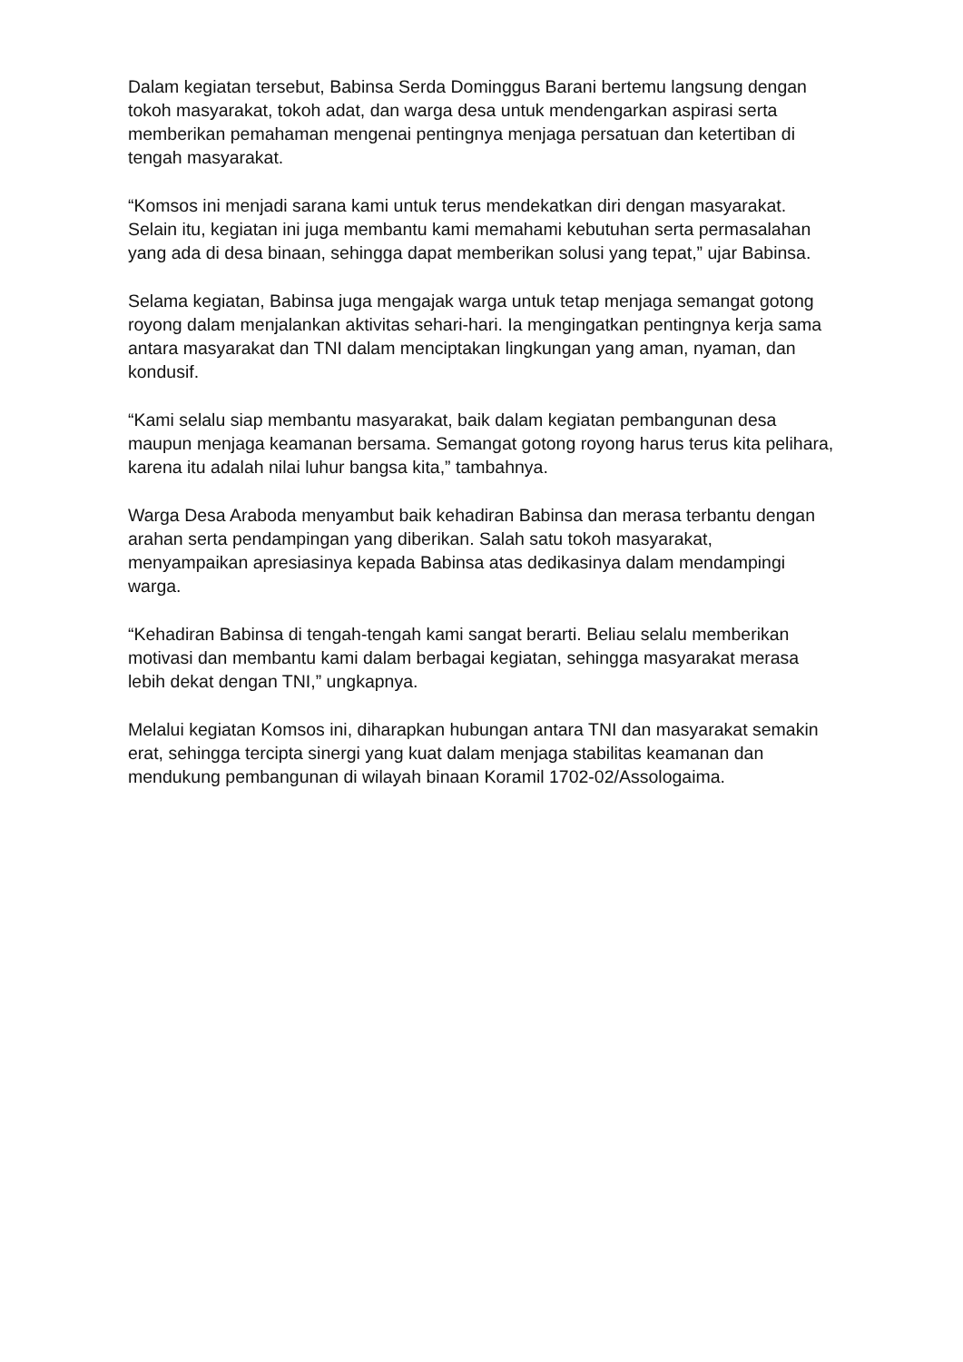Dalam kegiatan tersebut, Babinsa Serda Dominggus Barani bertemu langsung dengan tokoh masyarakat, tokoh adat, dan warga desa untuk mendengarkan aspirasi serta memberikan pemahaman mengenai pentingnya menjaga persatuan dan ketertiban di tengah masyarakat.
“Komsos ini menjadi sarana kami untuk terus mendekatkan diri dengan masyarakat. Selain itu, kegiatan ini juga membantu kami memahami kebutuhan serta permasalahan yang ada di desa binaan, sehingga dapat memberikan solusi yang tepat,” ujar Babinsa.
Selama kegiatan, Babinsa juga mengajak warga untuk tetap menjaga semangat gotong royong dalam menjalankan aktivitas sehari-hari. Ia mengingatkan pentingnya kerja sama antara masyarakat dan TNI dalam menciptakan lingkungan yang aman, nyaman, dan kondusif.
“Kami selalu siap membantu masyarakat, baik dalam kegiatan pembangunan desa maupun menjaga keamanan bersama. Semangat gotong royong harus terus kita pelihara, karena itu adalah nilai luhur bangsa kita,” tambahnya.
Warga Desa Araboda menyambut baik kehadiran Babinsa dan merasa terbantu dengan arahan serta pendampingan yang diberikan. Salah satu tokoh masyarakat, menyampaikan apresiasinya kepada Babinsa atas dedikasinya dalam mendampingi warga.
“Kehadiran Babinsa di tengah-tengah kami sangat berarti. Beliau selalu memberikan motivasi dan membantu kami dalam berbagai kegiatan, sehingga masyarakat merasa lebih dekat dengan TNI,” ungkapnya.
Melalui kegiatan Komsos ini, diharapkan hubungan antara TNI dan masyarakat semakin erat, sehingga tercipta sinergi yang kuat dalam menjaga stabilitas keamanan dan mendukung pembangunan di wilayah binaan Koramil 1702-02/Assologaima.